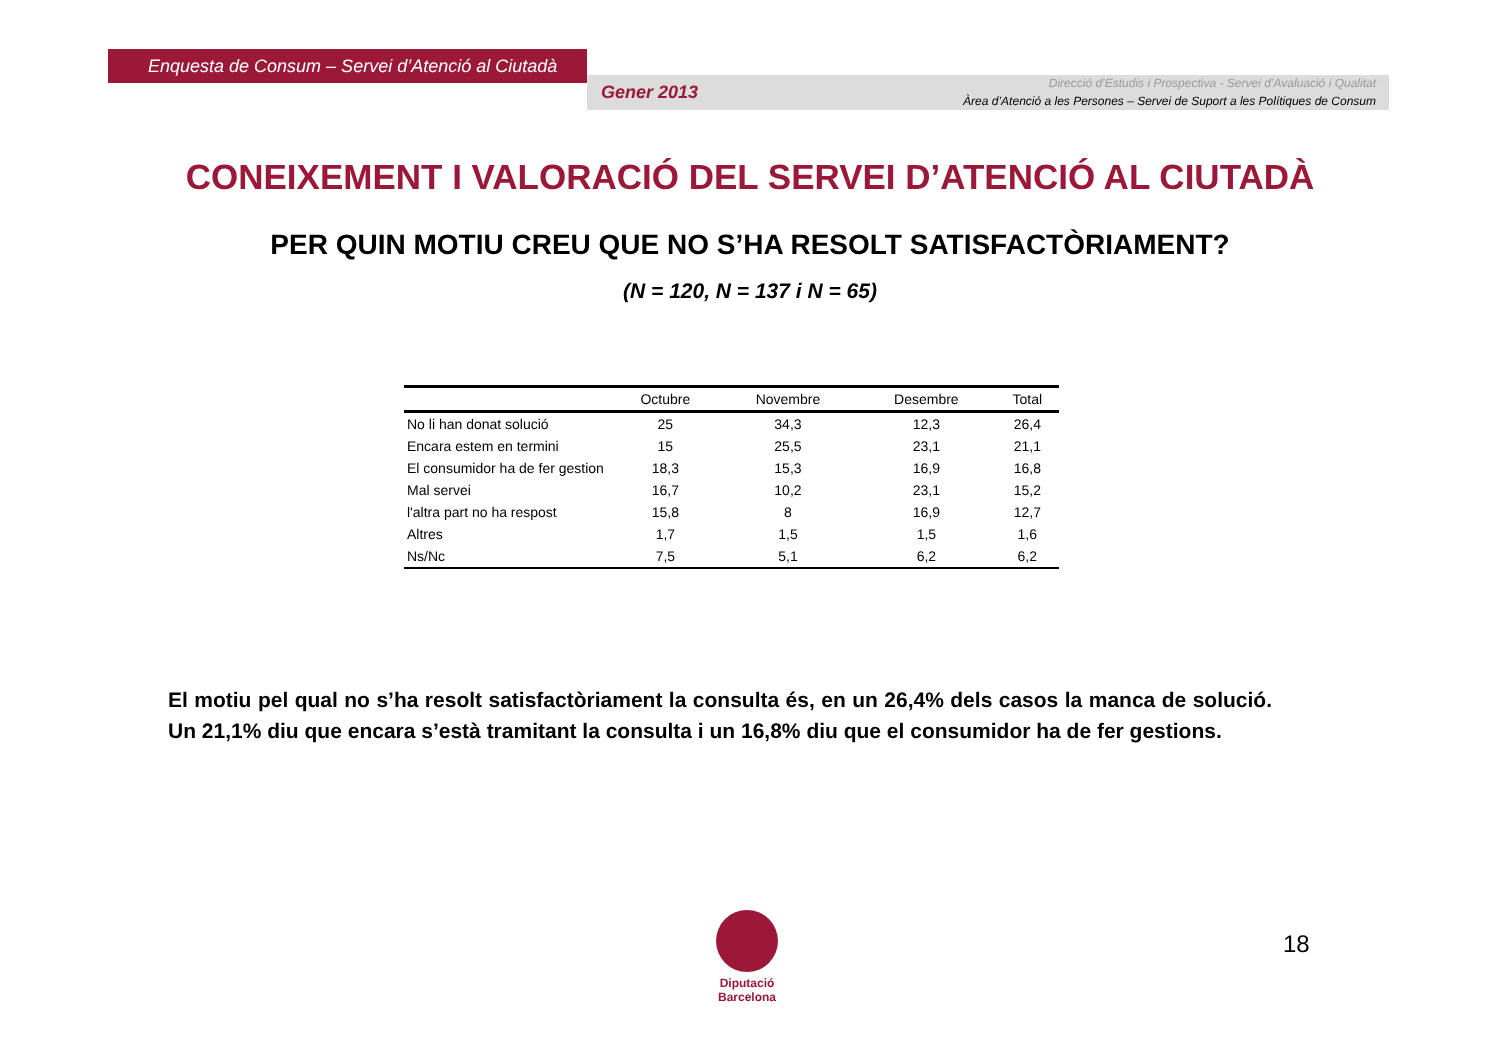Enquesta de Consum – Servei d’Atenció al Ciutadà
Gener 2013
Direcció d’Estudis i Prospectiva - Servei d’Avaluació i Qualitat
Àrea d’Atenció a les Persones – Servei de Suport a les Polítiques de Consum
CONEIXEMENT I VALORACIÓ DEL SERVEI D’ATENCIÓ AL CIUTADÀ
PER QUIN MOTIU CREU QUE NO S’HA RESOLT SATISFACTÒRIAMENT?
(N = 120, N = 137 i N = 65)
| | Octubre | Novembre | Desembre | Total |
| --- | --- | --- | --- | --- |
| No li han donat solució | 25 | 34,3 | 12,3 | 26,4 |
| Encara estem en termini | 15 | 25,5 | 23,1 | 21,1 |
| El consumidor ha de fer gestion | 18,3 | 15,3 | 16,9 | 16,8 |
| Mal servei | 16,7 | 10,2 | 23,1 | 15,2 |
| l'altra part no ha respost | 15,8 | 8 | 16,9 | 12,7 |
| Altres | 1,7 | 1,5 | 1,5 | 1,6 |
| Ns/Nc | 7,5 | 5,1 | 6,2 | 6,2 |
El motiu pel qual no s’ha resolt satisfactòriament la consulta és, en un 26,4% dels casos la manca de solució. Un 21,1% diu que encara s’està tramitant la consulta i un 16,8% diu que el consumidor ha de fer gestions.
Diputació
Barcelona
18